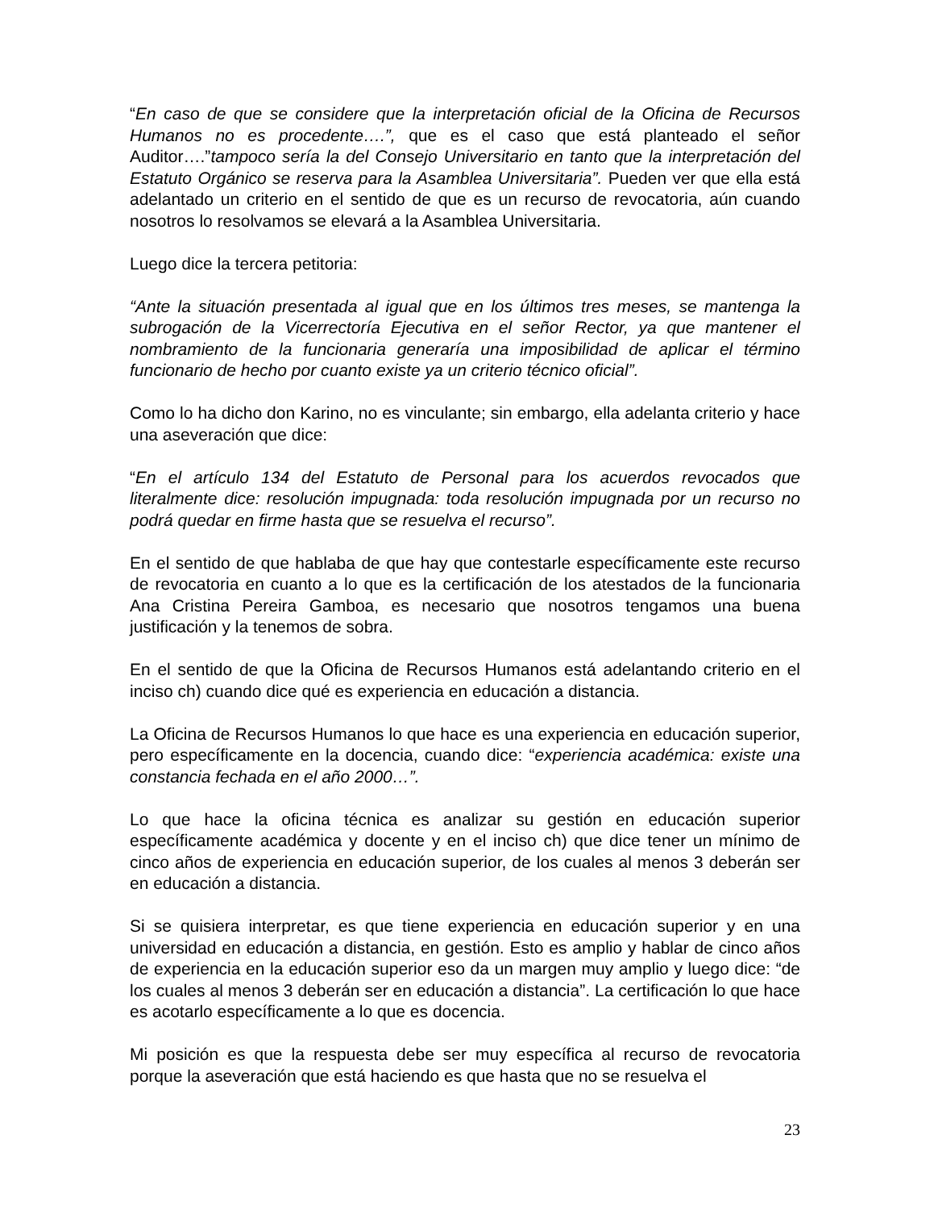“En caso de que se considere que la interpretación oficial de la Oficina de Recursos Humanos no es procedente….”, que es el caso que está planteado el señor Auditor….”tampoco sería la del Consejo Universitario en tanto que la interpretación del Estatuto Orgánico se reserva para la Asamblea Universitaria”. Pueden ver que ella está adelantado un criterio en el sentido de que es un recurso de revocatoria, aún cuando nosotros lo resolvamos se elevará a la Asamblea Universitaria.
Luego dice la tercera petitoria:
“Ante la situación presentada al igual que en los últimos tres meses, se mantenga la subrogación de la Vicerrectoría Ejecutiva en el señor Rector, ya que mantener el nombramiento de la funcionaria generaría una imposibilidad de aplicar el término funcionario de hecho por cuanto existe ya un criterio técnico oficial”.
Como lo ha dicho don Karino, no es vinculante; sin embargo, ella adelanta criterio y hace una aseveración que dice:
“En el artículo 134 del Estatuto de Personal para los acuerdos revocados que literalmente dice: resolución impugnada: toda resolución impugnada por un recurso no podrá quedar en firme hasta que se resuelva el recurso”.
En el sentido de que hablaba de que hay que contestarle específicamente este recurso de revocatoria en cuanto a lo que es la certificación de los atestados de la funcionaria Ana Cristina Pereira Gamboa, es necesario que nosotros tengamos una buena justificación y la tenemos de sobra.
En el sentido de que la Oficina de Recursos Humanos está adelantando criterio en el inciso ch) cuando dice qué es experiencia en educación a distancia.
La Oficina de Recursos Humanos lo que hace es una experiencia en educación superior, pero específicamente en la docencia, cuando dice: “experiencia académica: existe una constancia fechada en el año 2000…”.
Lo que hace la oficina técnica es analizar su gestión en educación superior específicamente académica y docente y en el inciso ch) que dice tener un mínimo de cinco años de experiencia en educación superior, de los cuales al menos 3 deberán ser en educación a distancia.
Si se quisiera interpretar, es que tiene experiencia en educación superior y en una universidad en educación a distancia, en gestión. Esto es amplio y hablar de cinco años de experiencia en la educación superior eso da un margen muy amplio y luego dice: “de los cuales al menos 3 deberán ser en educación a distancia”. La certificación lo que hace es acotarlo específicamente a lo que es docencia.
Mi posición es que la respuesta debe ser muy específica al recurso de revocatoria porque la aseveración que está haciendo es que hasta que no se resuelva el
23